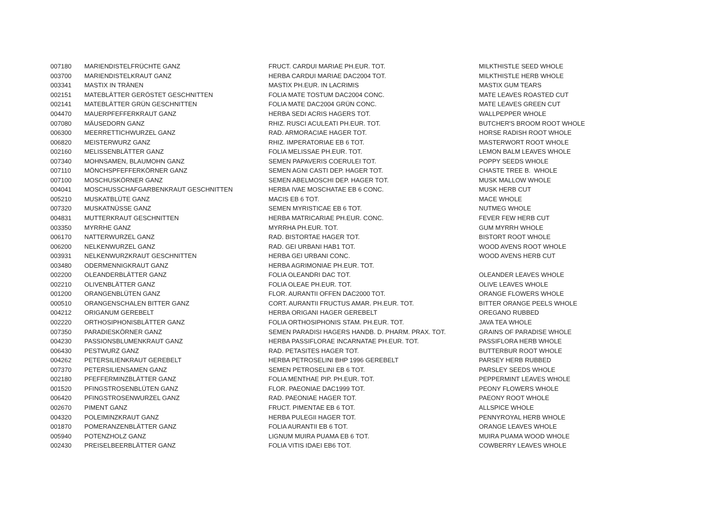| 007180 | MARIENDISTELFRÜCHTE GANZ | FRUCT. CARDUI MARIAE PH.EUR. TOT. | MILKTHISTLE SEED WHOLE |
| 003700 | MARIENDISTELKRAUT GANZ | HERBA CARDUI MARIAE DAC2004 TOT. | MILKTHISTLE HERB WHOLE |
| 003341 | MASTIX IN TRÄNEN | MASTIX PH.EUR. IN LACRIMIS | MASTIX GUM TEARS |
| 002151 | MATEBLÄTTER GERÖSTET GESCHNITTEN | FOLIA MATE TOSTUM DAC2004 CONC. | MATE LEAVES ROASTED CUT |
| 002141 | MATEBLÄTTER GRÜN GESCHNITTEN | FOLIA MATE DAC2004 GRÜN CONC. | MATE LEAVES GREEN CUT |
| 004470 | MAUERPFEFFERKRAUT GANZ | HERBA SEDI ACRIS HAGERS TOT. | WALLPEPPER WHOLE |
| 007080 | MÄUSEDORN GANZ | RHIZ. RUSCI ACULEATI PH.EUR. TOT. | BUTCHER'S BROOM ROOT WHOLE |
| 006300 | MEERRETTICHWURZEL GANZ | RAD. ARMORACIAE HAGER TOT. | HORSE RADISH ROOT WHOLE |
| 006820 | MEISTERWURZ GANZ | RHIZ. IMPERATORIAE EB 6 TOT. | MASTERWORT ROOT WHOLE |
| 002160 | MELISSENBLÄTTER GANZ | FOLIA MELISSAE PH.EUR. TOT. | LEMON BALM LEAVES WHOLE |
| 007340 | MOHNSAMEN, BLAUMOHN GANZ | SEMEN PAPAVERIS COERULEI TOT. | POPPY SEEDS WHOLE |
| 007110 | MÖNCHSPFEFFERKÖRNER GANZ | SEMEN AGNI CASTI DEP. HAGER TOT. | CHASTE TREE B. WHOLE |
| 007100 | MOSCHUSKÖRNER GANZ | SEMEN ABELMOSCHI DEP. HAGER TOT. | MUSK MALLOW WHOLE |
| 004041 | MOSCHUSSCHAFGARBENKRAUT GESCHNITTEN | HERBA IVAE MOSCHATAE EB 6 CONC. | MUSK HERB CUT |
| 005210 | MUSKATBLÜTE GANZ | MACIS EB 6 TOT. | MACE WHOLE |
| 007320 | MUSKATNÜSSE GANZ | SEMEN MYRISTICAE EB 6 TOT. | NUTMEG WHOLE |
| 004831 | MUTTERKRAUT GESCHNITTEN | HERBA MATRICARIAE PH.EUR. CONC. | FEVER FEW HERB CUT |
| 003350 | MYRRHE GANZ | MYRRHA PH.EUR. TOT. | GUM MYRRH WHOLE |
| 006170 | NATTERWURZEL GANZ | RAD. BISTORTAE HAGER TOT. | BISTORT ROOT WHOLE |
| 006200 | NELKENWURZEL GANZ | RAD. GEI URBANI HAB1 TOT. | WOOD AVENS ROOT WHOLE |
| 003931 | NELKENWURZKRAUT GESCHNITTEN | HERBA GEI URBANI CONC. | WOOD AVENS HERB CUT |
| 003480 | ODERMENNIGKRAUT GANZ | HERBA AGRIMONIAE PH.EUR. TOT. | |
| 002200 | OLEANDERBLÄTTER GANZ | FOLIA OLEANDRI DAC TOT. | OLEANDER LEAVES WHOLE |
| 002210 | OLIVENBLÄTTER GANZ | FOLIA OLEAE PH.EUR. TOT. | OLIVE LEAVES WHOLE |
| 001200 | ORANGENBLÜTEN GANZ | FLOR. AURANTII OFFEN DAC2000 TOT. | ORANGE FLOWERS WHOLE |
| 000510 | ORANGENSCHALEN BITTER GANZ | CORT. AURANTII FRUCTUS AMAR. PH.EUR. TOT. | BITTER ORANGE PEELS WHOLE |
| 004212 | ORIGANUM GEREBELT | HERBA ORIGANI HAGER GEREBELT | OREGANO RUBBED |
| 002220 | ORTHOSIPHONISBLÄTTER GANZ | FOLIA ORTHOSIPHONIS STAM. PH.EUR. TOT. | JAVA TEA WHOLE |
| 007350 | PARADIESKÖRNER GANZ | SEMEN PARADISI HAGERS HANDB. D. PHARM. PRAX. TOT. | GRAINS OF PARADISE WHOLE |
| 004230 | PASSIONSBLUMENKRAUT GANZ | HERBA PASSIFLORAE INCARNATAE PH.EUR. TOT. | PASSIFLORA HERB WHOLE |
| 006430 | PESTWURZ GANZ | RAD. PETASITES HAGER TOT. | BUTTERBUR ROOT WHOLE |
| 004262 | PETERSILIENKRAUT GEREBELT | HERBA PETROSELINI BHP 1996 GEREBELT | PARSEY HERB RUBBED |
| 007370 | PETERSILIENSAMEN GANZ | SEMEN PETROSELINI EB 6 TOT. | PARSLEY SEEDS WHOLE |
| 002180 | PFEFFERMINZBLÄTTER GANZ | FOLIA MENTHAE PIP. PH.EUR. TOT. | PEPPERMINT LEAVES WHOLE |
| 001520 | PFINGSTROSENBLÜTEN GANZ | FLOR. PAEONIAE DAC1999 TOT. | PEONY FLOWERS WHOLE |
| 006420 | PFINGSTROSENWURZEL GANZ | RAD. PAEONIAE HAGER TOT. | PAEONY ROOT WHOLE |
| 002670 | PIMENT GANZ | FRUCT. PIMENTAE EB 6 TOT. | ALLSPICE WHOLE |
| 004320 | POLEIMINZKRAUT GANZ | HERBA PULEGII HAGER TOT. | PENNYROYAL HERB WHOLE |
| 001870 | POMERANZENBLÄTTER GANZ | FOLIA AURANTII EB 6 TOT. | ORANGE LEAVES WHOLE |
| 005940 | POTENZHOLZ GANZ | LIGNUM MUIRA PUAMA EB 6 TOT. | MUIRA PUAMA WOOD WHOLE |
| 002430 | PREISELBEERBLÄTTER GANZ | FOLIA VITIS IDAEI EB6 TOT. | COWBERRY LEAVES WHOLE |